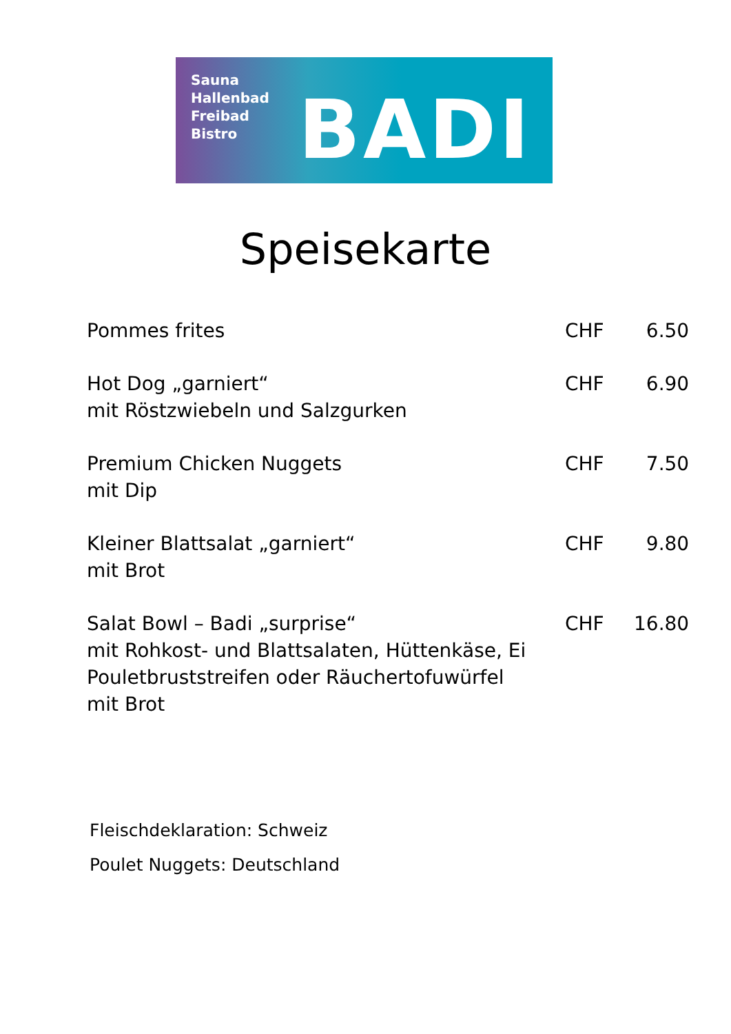Sauna
Hallenbad
Freibad
Bistro
BADI
Speisekarte
| Pommes frites | CHF | 6.50 |
| Hot Dog „garniert“ mit Röstzwiebeln und Salzgurken | CHF | 6.90 |
| Premium Chicken Nuggets mit Dip | CHF | 7.50 |
| Kleiner Blattsalat „garniert“ mit Brot | CHF | 9.80 |
| Salat Bowl – Badi „surprise“ mit Rohkost- und Blattsalaten, Hüttenkäse, Ei Pouletbruststreifen oder Räuchertofuwürfel mit Brot | CHF | 16.80 |
Fleischdeklaration: Schweiz
Poulet Nuggets: Deutschland